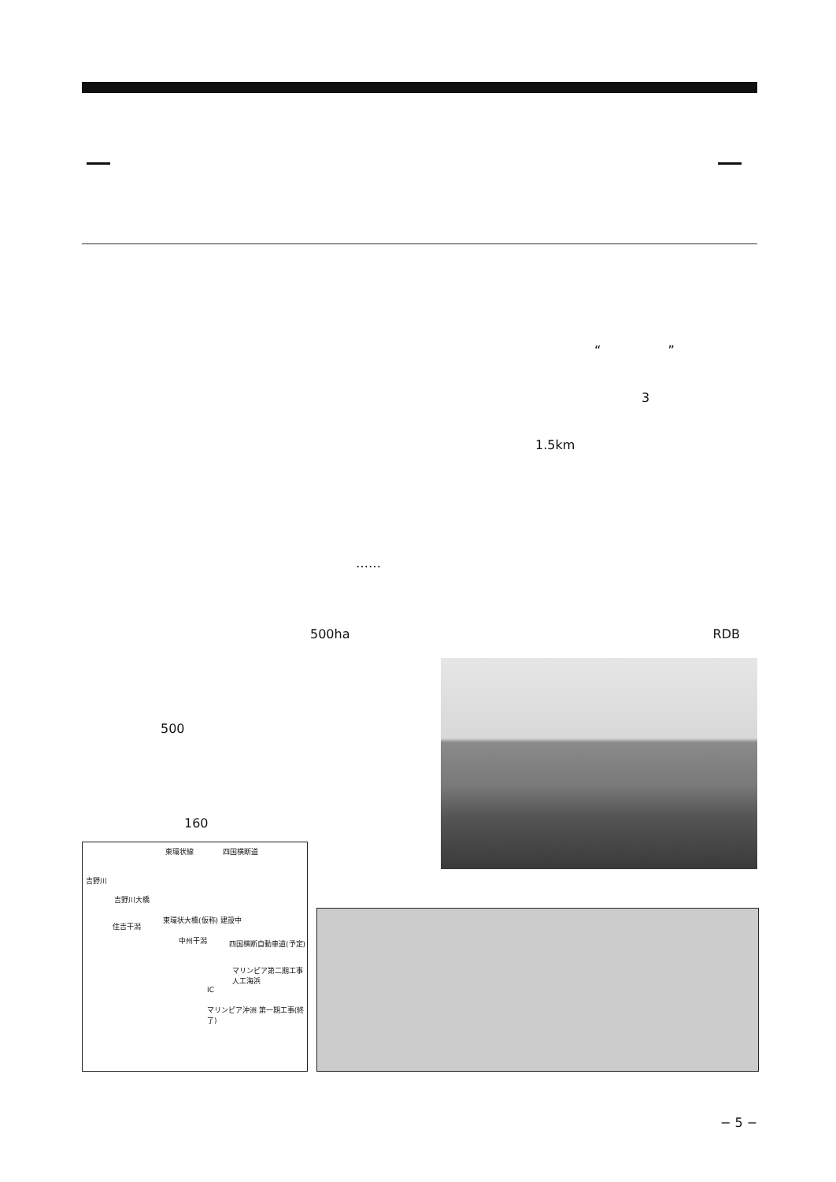……
500ha
500
160
“ ”
3
1.5km
RDB
東環状線 四国横断道
吉野川
吉野川大橋
住吉干潟
東環状大橋(仮称) 建設中
中州干潟 四国横断自動車道(予定)
マリンピア第二期工事 人工海浜
IC
マリンピア沖洲 第一期工事(終了)
− 5 −